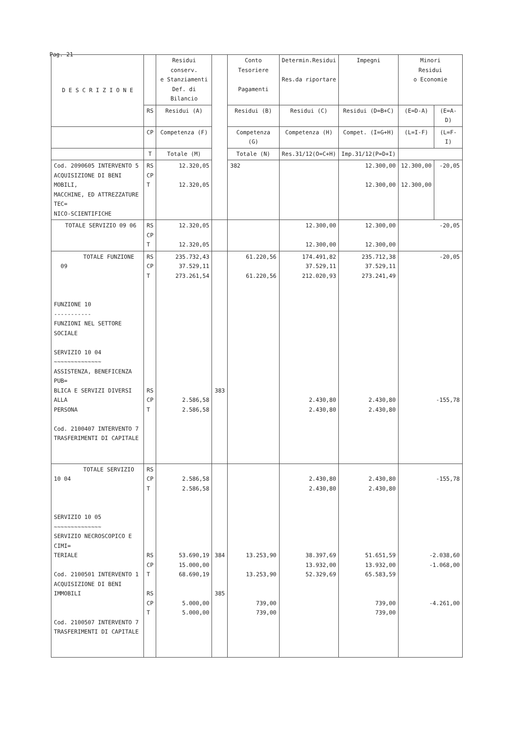Pag. 21
| D E S C R I Z I O N E | | Residui conserv. e Stanziamenti Def. di Bilancio | | Conto Tesoriere Pagamenti | Determin.Residui Res.da riportare | Impegni | Minori Residui o Economie | |
| --- | --- | --- | --- | --- | --- | --- | --- | --- |
| | RS | Residui (A) | | Residui (B) | Residui (C) | Residui (D=B+C) | (E=D-A) | (E=A-D) |
| | CP | Competenza (F) | | Competenza (G) | Competenza (H) | Compet. (I=G+H) | (L=I-F) | (L=F-I) |
| | T | Totale (M) | | Totale (N) | Res.31/12(O=C+H) | Imp.31/12(P=D+I) | | |
| Cod. 2090605 INTERVENTO 5 ACQUISIZIONE DI BENI MOBILI, MACCHINE, ED ATTREZZATURE TEC= NICO-SCIENTIFICHE | RS CP T | 12.320,05 12.320,05 | | 382 | | 12.300,00 12.300,00 | 12.300,00 12.300,00 | -20,05 |
| TOTALE SERVIZIO 09 06 | RS CP T | 12.320,05 12.320,05 | | | 12.300,00 12.300,00 | 12.300,00 12.300,00 | -20,05 | |
| TOTALE FUNZIONE 09 FUNZIONE 10 ----------- FUNZIONI NEL SETTORE SOCIALE SERVIZIO 10 04 ~~~~~~~~~~~~~~ ASSISTENZA, BENEFICENZA PUB= BLICA E SERVIZI DIVERSI ALLA PERSONA Cod. 2100407 INTERVENTO 7 TRASFERIMENTI DI CAPITALE | RS CP T RS CP T | 235.732,43 37.529,11 273.261,54 2.586,58 2.586,58 | 383 | 61.220,56 61.220,56 | 174.491,82 37.529,11 212.020,93 2.430,80 2.430,80 | 235.712,38 37.529,11 273.241,49 2.430,80 2.430,80 | -20,05 -155,78 | |
| TOTALE SERVIZIO 10 04 SERVIZIO 10 05 ~~~~~~~~~~~~~~ SERVIZIO NECROSCOPICO E CIMI= TERIALE Cod. 2100501 INTERVENTO 1 ACQUISIZIONE DI BENI IMMOBILI Cod. 2100507 INTERVENTO 7 TRASFERIMENTI DI CAPITALE | RS CP T RS CP T RS CP T | 2.586,58 2.586,58 53.690,19 15.000,00 68.690,19 5.000,00 5.000,00 | 384 385 | 13.253,90 13.253,90 739,00 739,00 | 2.430,80 2.430,80 38.397,69 13.932,00 52.329,69 | 2.430,80 2.430,80 51.651,59 13.932,00 65.583,59 739,00 739,00 | -155,78 -2.038,60 -1.068,00 -4.261,00 | |